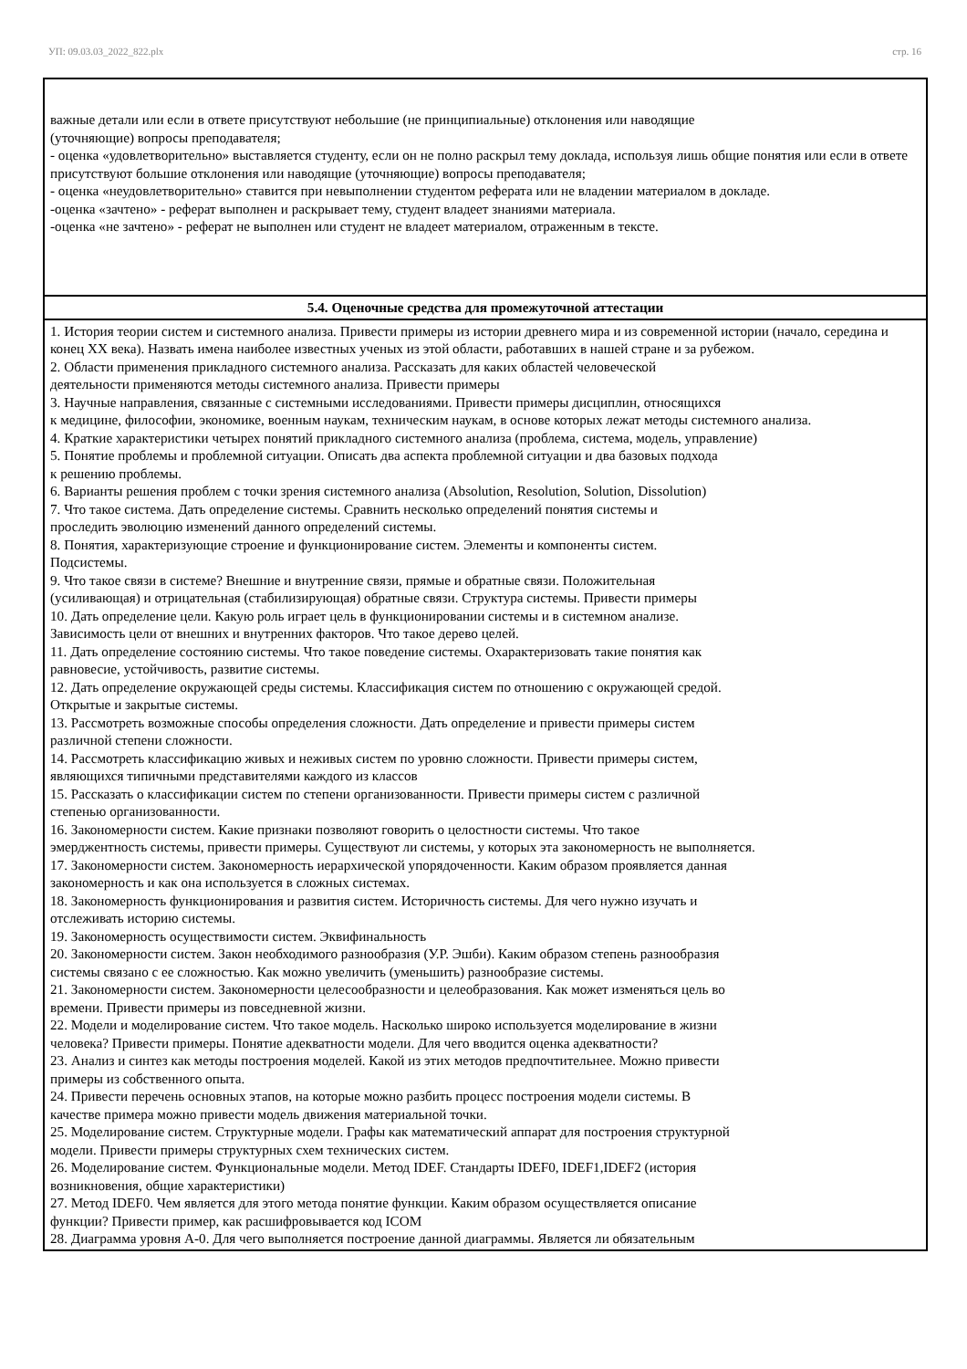УП: 09.03.03_2022_822.plx стр. 16
| важные детали или если в ответе присутствуют небольшие (не принципиальные) отклонения или наводящие (уточняющие) вопросы преподавателя; - оценка «удовлетворительно» выставляется студенту, если он не полно раскрыл тему доклада, используя лишь общие понятия или если в ответе присутствуют большие отклонения или наводящие (уточняющие) вопросы преподавателя; - оценка «неудовлетворительно» ставится при невыполнении студентом реферата или не владении материалом в докладе. -оценка «зачтено» - реферат выполнен и раскрывает тему, студент владеет знаниями материала. -оценка «не зачтено» - реферат не выполнен или студент не владеет материалом, отраженным в тексте. |
| 5.4. Оценочные средства для промежуточной аттестации |
| 1. История теории систем и системного анализа. Привести примеры из истории древнего мира и из современной истории (начало, середина и конец XX века). Назвать имена наиболее известных ученых из этой области, работавших в нашей стране и за рубежом. 2. Области применения прикладного системного анализа. Рассказать для каких областей человеческой деятельности применяются методы системного анализа. Привести примеры 3. Научные направления, связанные с системными исследованиями. Привести примеры дисциплин, относящихся к медицине, философии, экономике, военным наукам, техническим наукам, в основе которых лежат методы системного анализа. 4. Краткие характеристики четырех понятий прикладного системного анализа (проблема, система, модель, управление) 5. Понятие проблемы и проблемной ситуации. Описать два аспекта проблемной ситуации и два базовых подхода к решению проблемы. 6. Варианты решения проблем с точки зрения системного анализа (Absolution, Resolution, Solution, Dissolution) 7. Что такое система. Дать определение системы. Сравнить несколько определений понятия системы и проследить эволюцию изменений данного определений системы. 8. Понятия, характеризующие строение и функционирование систем. Элементы и компоненты систем. Подсистемы. 9. Что такое связи в системе? Внешние и внутренние связи, прямые и обратные связи. Положительная (усиливающая) и отрицательная (стабилизирующая) обратные связи. Структура системы. Привести примеры 10. Дать определение цели. Какую роль играет цель в функционировании системы и в системном анализе. Зависимость цели от внешних и внутренних факторов. Что такое дерево целей. 11. Дать определение состоянию системы. Что такое поведение системы. Охарактеризовать такие понятия как равновесие, устойчивость, развитие системы. 12. Дать определение окружающей среды системы. Классификация систем по отношению с окружающей средой. Открытые и закрытые системы. 13. Рассмотреть возможные способы определения сложности. Дать определение и привести примеры систем различной степени сложности. 14. Рассмотреть классификацию живых и неживых систем по уровню сложности. Привести примеры систем, являющихся типичными представителями каждого из классов 15. Рассказать о классификации систем по степени организованности. Привести примеры систем с различной степенью организованности. 16. Закономерности систем. Какие признаки позволяют говорить о целостности системы. Что такое эмерджентность системы, привести примеры. Существуют ли системы, у которых эта закономерность не выполняется. 17. Закономерности систем. Закономерность иерархической упорядоченности. Каким образом проявляется данная закономерность и как она используется в сложных системах. 18. Закономерность функционирования и развития систем. Историчность системы. Для чего нужно изучать и отслеживать историю системы. 19. Закономерность осуществимости систем. Эквифинальность 20. Закономерности систем. Закон необходимого разнообразия (У.Р. Эшби). Каким образом степень разнообразия системы связано с ее сложностью. Как можно увеличить (уменьшить) разнообразие системы. 21. Закономерности систем. Закономерности целесообразности и целеобразования. Как может изменяться цель во времени. Привести примеры из повседневной жизни. 22. Модели и моделирование систем. Что такое модель. Насколько широко используется моделирование в жизни человека? Привести примеры. Понятие адекватности модели. Для чего вводится оценка адекватности? 23. Анализ и синтез как методы построения моделей. Какой из этих методов предпочтительнее. Можно привести примеры из собственного опыта. 24. Привести перечень основных этапов, на которые можно разбить процесс построения модели системы. В качестве примера можно привести модель движения материальной точки. 25. Моделирование систем. Структурные модели. Графы как математический аппарат для построения структурной модели. Привести примеры структурных схем технических систем. 26. Моделирование систем. Функциональные модели. Метод IDEF. Стандарты IDEF0, IDEF1,IDEF2 (история возникновения, общие характеристики) 27. Метод IDEF0. Чем является для этого метода понятие функции. Каким образом осуществляется описание функции? Привести пример, как расшифровывается код ICOM 28. Диаграмма уровня А-0. Для чего выполняется построение данной диаграммы. Является ли обязательным |